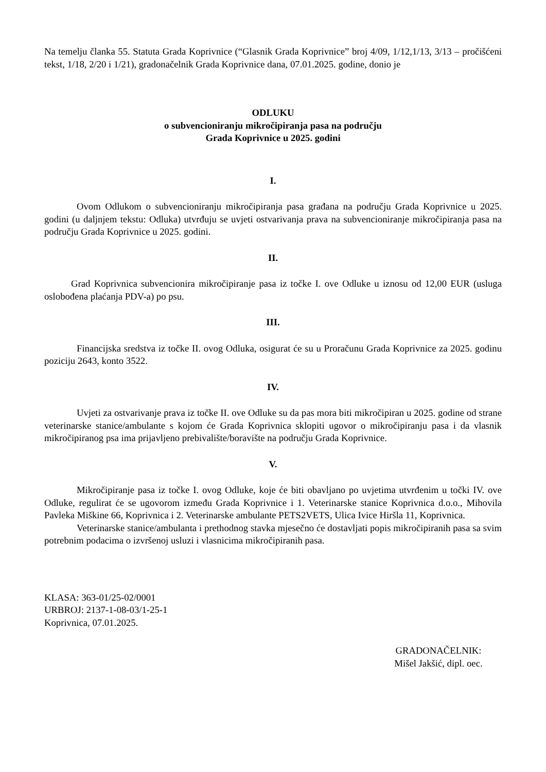Na temelju članka 55. Statuta Grada Koprivnice (“Glasnik Grada Koprivnice” broj 4/09, 1/12,1/13, 3/13 – pročišćeni tekst, 1/18, 2/20 i 1/21), gradonačelnik Grada Koprivnice dana, 07.01.2025. godine, donio je
ODLUKU
o subvencioniranju mikročipiranja pasa na području
Grada Koprivnice u 2025. godini
I.
Ovom Odlukom o subvencioniranju mikročipiranja pasa građana na području Grada Koprivnice u 2025. godini (u daljnjem tekstu: Odluka) utvrđuju se uvjeti ostvarivanja prava na subvencioniranje mikročipiranja pasa na području Grada Koprivnice u 2025. godini.
II.
Grad Koprivnica subvencionira mikročipiranje pasa iz točke I. ove Odluke u iznosu od 12,00 EUR (usluga oslobođena plaćanja PDV-a) po psu.
III.
Financijska sredstva iz točke II. ovog Odluka, osigurat će su u Proračunu Grada Koprivnice za 2025. godinu poziciju 2643, konto 3522.
IV.
Uvjeti za ostvarivanje prava iz točke II. ove Odluke su da pas mora biti mikročipiran u 2025. godine od strane veterinarske stanice/ambulante s kojom će Grada Koprivnica sklopiti ugovor o mikročipiranju pasa i da vlasnik mikročipiranog psa ima prijavljeno prebivalište/boravište na području Grada Koprivnice.
V.
Mikročipiranje pasa iz točke I. ovog Odluke, koje će biti obavljano po uvjetima utvrđenim u točki IV. ove Odluke, regulirat će se ugovorom između Grada Koprivnice i 1. Veterinarske stanice Koprivnica d.o.o., Mihovila Pavleka Miškine 66, Koprivnica i 2. Veterinarske ambulante PETS2VETS, Ulica Ivice Hiršla 11, Koprivnica.
Veterinarske stanice/ambulanta i prethodnog stavka mjesečno će dostavljati popis mikročipiranih pasa sa svim potrebnim podacima o izvršenoj usluzi i vlasnicima mikročipiranih pasa.
KLASA: 363-01/25-02/0001
URBROJ: 2137-1-08-03/1-25-1
Koprivnica, 07.01.2025.
GRADONAČELNIK:
Mišel Jakšić, dipl. oec.